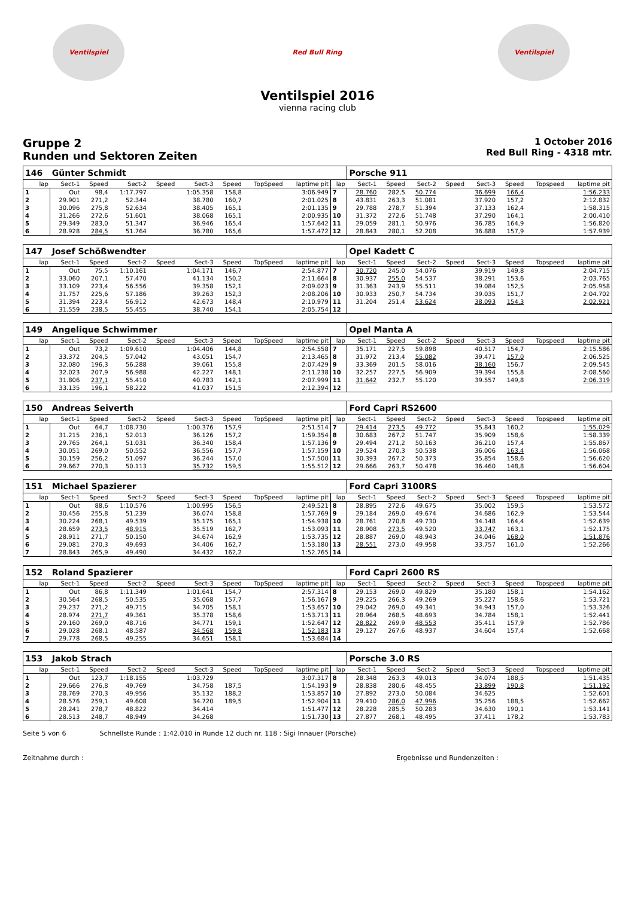Ventilspiel Red Bull Ring Ventilspiel
Ventilspiel 2016
vienna racing club
Gruppe 2
Runden und Sektoren Zeiten
1 October 2016
Red Bull Ring - 4318 mtr.
| 146 | Günter Schmidt | | | | | | | | | Porsche 911 | | | | | | | |
| lap | Sect-1 | Speed | Sect-2 | Speed | Sect-3 | Speed | TopSpeed | laptime pit | lap | Sect-1 | Speed | Sect-2 | Speed | Sect-3 | Speed | Topspeed | laptime pit |
| 1 | Out | 98,4 | 1:17.797 | | 1:05.358 | 158,8 | | 3:06.949 | 7 | 28.760 | 282,5 | 50.774 | | 36.699 | 166,4 | | 1:56.233 |
| 2 | 29.901 | 271,2 | 52.344 | | 38.780 | 160,7 | | 2:01.025 | 8 | 43.831 | 263,3 | 51.081 | | 37.920 | 157,2 | | 2:12.832 |
| 3 | 30.096 | 275,8 | 52.634 | | 38.405 | 165,1 | | 2:01.135 | 9 | 29.788 | 278,7 | 51.394 | | 37.133 | 162,4 | | 1:58.315 |
| 4 | 31.266 | 272,6 | 51.601 | | 38.068 | 165,1 | | 2:00.935 | 10 | 31.372 | 272,6 | 51.748 | | 37.290 | 164,1 | | 2:00.410 |
| 5 | 29.349 | 283,0 | 51.347 | | 36.946 | 165,4 | | 1:57.642 | 11 | 29.059 | 281,1 | 50.976 | | 36.785 | 164,9 | | 1:56.820 |
| 6 | 28.928 | 284,5 | 51.764 | | 36.780 | 165,6 | | 1:57.472 | 12 | 28.843 | 280,1 | 52.208 | | 36.888 | 157,9 | | 1:57.939 |
| 147 | Josef Schößwendter | | | | | | | | | Opel Kadett C | | | | | | | |
| lap | Sect-1 | Speed | Sect-2 | Speed | Sect-3 | Speed | TopSpeed | laptime pit | lap | Sect-1 | Speed | Sect-2 | Speed | Sect-3 | Speed | Topspeed | laptime pit |
| 1 | Out | 75,5 | 1:10.161 | | 1:04.171 | 146,7 | | 2:54.877 | 7 | 30.720 | 245,0 | 54.076 | | 39.919 | 149,8 | | 2:04.715 |
| 2 | 33.060 | 207,1 | 57.470 | | 41.134 | 150,2 | | 2:11.664 | 8 | 30.937 | 255,0 | 54.537 | | 38.291 | 153,6 | | 2:03.765 |
| 3 | 33.109 | 223,4 | 56.556 | | 39.358 | 152,1 | | 2:09.023 | 9 | 31.363 | 243,9 | 55.511 | | 39.084 | 152,5 | | 2:05.958 |
| 4 | 31.757 | 225,6 | 57.186 | | 39.263 | 152,3 | | 2:08.206 | 10 | 30.933 | 250,7 | 54.734 | | 39.035 | 151,7 | | 2:04.702 |
| 5 | 31.394 | 223,4 | 56.912 | | 42.673 | 148,4 | | 2:10.979 | 11 | 31.204 | 251,4 | 53.624 | | 38.093 | 154,3 | | 2:02.921 |
| 6 | 31.559 | 238,5 | 55.455 | | 38.740 | 154,1 | | 2:05.754 | 12 | | | | | | | | |
| 149 | Angelique Schwimmer | | | | | | | | | Opel Manta A | | | | | | | |
| lap | Sect-1 | Speed | Sect-2 | Speed | Sect-3 | Speed | TopSpeed | laptime pit | lap | Sect-1 | Speed | Sect-2 | Speed | Sect-3 | Speed | Topspeed | laptime pit |
| 1 | Out | 73,2 | 1:09.610 | | 1:04.406 | 144,8 | | 2:54.558 | 7 | 35.171 | 227,5 | 59.898 | | 40.517 | 154,7 | | 2:15.586 |
| 2 | 33.372 | 204,5 | 57.042 | | 43.051 | 154,7 | | 2:13.465 | 8 | 31.972 | 213,4 | 55.082 | | 39.471 | 157,0 | | 2:06.525 |
| 3 | 32.080 | 196,3 | 56.288 | | 39.061 | 155,8 | | 2:07.429 | 9 | 33.369 | 201,5 | 58.016 | | 38.160 | 156,7 | | 2:09.545 |
| 4 | 32.023 | 207,9 | 56.988 | | 42.227 | 148,1 | | 2:11.238 | 10 | 32.257 | 227,5 | 56.909 | | 39.394 | 155,8 | | 2:08.560 |
| 5 | 31.806 | 237,1 | 55.410 | | 40.783 | 142,1 | | 2:07.999 | 11 | 31.642 | 232,7 | 55.120 | | 39.557 | 149,8 | | 2:06.319 |
| 6 | 33.135 | 196,1 | 58.222 | | 41.037 | 151,5 | | 2:12.394 | 12 | | | | | | | | |
| 150 | Andreas Seiverth | | | | | | | | | Ford Capri RS2600 | | | | | | | |
| lap | Sect-1 | Speed | Sect-2 | Speed | Sect-3 | Speed | TopSpeed | laptime pit | lap | Sect-1 | Speed | Sect-2 | Speed | Sect-3 | Speed | Topspeed | laptime pit |
| 1 | Out | 64,7 | 1:08.730 | | 1:00.376 | 157,9 | | 2:51.514 | 7 | 29.414 | 273,5 | 49.772 | | 35.843 | 160,2 | | 1:55.029 |
| 2 | 31.215 | 236,1 | 52.013 | | 36.126 | 157,2 | | 1:59.354 | 8 | 30.683 | 267,2 | 51.747 | | 35.909 | 158,6 | | 1:58.339 |
| 3 | 29.765 | 264,1 | 51.031 | | 36.340 | 158,4 | | 1:57.136 | 9 | 29.494 | 271,2 | 50.163 | | 36.210 | 157,4 | | 1:55.867 |
| 4 | 30.051 | 269,0 | 50.552 | | 36.556 | 157,7 | | 1:57.159 | 10 | 29.524 | 270,3 | 50.538 | | 36.006 | 163,4 | | 1:56.068 |
| 5 | 30.159 | 256,2 | 51.097 | | 36.244 | 157,0 | | 1:57.500 | 11 | 30.393 | 267,2 | 50.373 | | 35.854 | 158,6 | | 1:56.620 |
| 6 | 29.667 | 270,3 | 50.113 | | 35.732 | 159,5 | | 1:55.512 | 12 | 29.666 | 263,7 | 50.478 | | 36.460 | 148,8 | | 1:56.604 |
| 151 | Michael Spazierer | | | | | | | | | Ford Capri 3100RS | | | | | | | |
| lap | Sect-1 | Speed | Sect-2 | Speed | Sect-3 | Speed | TopSpeed | laptime pit | lap | Sect-1 | Speed | Sect-2 | Speed | Sect-3 | Speed | Topspeed | laptime pit |
| 1 | Out | 88,6 | 1:10.576 | | 1:00.995 | 156,5 | | 2:49.521 | 8 | 28.895 | 272,6 | 49.675 | | 35.002 | 159,5 | | 1:53.572 |
| 2 | 30.456 | 255,8 | 51.239 | | 36.074 | 158,8 | | 1:57.769 | 9 | 29.184 | 269,0 | 49.674 | | 34.686 | 162,9 | | 1:53.544 |
| 3 | 30.224 | 268,1 | 49.539 | | 35.175 | 165,1 | | 1:54.938 | 10 | 28.761 | 270,8 | 49.730 | | 34.148 | 164,4 | | 1:52.639 |
| 4 | 28.659 | 273,5 | 48.915 | | 35.519 | 162,7 | | 1:53.093 | 11 | 28.908 | 273,5 | 49.520 | | 33.747 | 163,1 | | 1:52.175 |
| 5 | 28.911 | 271,7 | 50.150 | | 34.674 | 162,9 | | 1:53.735 | 12 | 28.887 | 269,0 | 48.943 | | 34.046 | 168,0 | | 1:51.876 |
| 6 | 29.081 | 270,3 | 49.693 | | 34.406 | 162,7 | | 1:53.180 | 13 | 28.551 | 273,0 | 49.958 | | 33.757 | 161,0 | | 1:52.266 |
| 7 | 28.843 | 265,9 | 49.490 | | 34.432 | 162,2 | | 1:52.765 | 14 | | | | | | | | |
| 152 | Roland Spazierer | | | | | | | | | Ford Capri 2600 RS | | | | | | | |
| lap | Sect-1 | Speed | Sect-2 | Speed | Sect-3 | Speed | TopSpeed | laptime pit | lap | Sect-1 | Speed | Sect-2 | Speed | Sect-3 | Speed | Topspeed | laptime pit |
| 1 | Out | 86,8 | 1:11.349 | | 1:01.641 | 154,7 | | 2:57.314 | 8 | 29.153 | 269,0 | 49.829 | | 35.180 | 158,1 | | 1:54.162 |
| 2 | 30.564 | 268,5 | 50.535 | | 35.068 | 157,7 | | 1:56.167 | 9 | 29.225 | 266,3 | 49.269 | | 35.227 | 158,6 | | 1:53.721 |
| 3 | 29.237 | 271,2 | 49.715 | | 34.705 | 158,1 | | 1:53.657 | 10 | 29.042 | 269,0 | 49.341 | | 34.943 | 157,0 | | 1:53.326 |
| 4 | 28.974 | 271,7 | 49.361 | | 35.378 | 158,6 | | 1:53.713 | 11 | 28.964 | 268,5 | 48.693 | | 34.784 | 158,1 | | 1:52.441 |
| 5 | 29.160 | 269,0 | 48.716 | | 34.771 | 159,1 | | 1:52.647 | 12 | 28.822 | 269,9 | 48.553 | | 35.411 | 157,9 | | 1:52.786 |
| 6 | 29.028 | 268,1 | 48.587 | | 34.568 | 159,8 | | 1:52.183 | 13 | 29.127 | 267,6 | 48.937 | | 34.604 | 157,4 | | 1:52.668 |
| 7 | 29.778 | 268,5 | 49.255 | | 34.651 | 158,1 | | 1:53.684 | 14 | | | | | | | | |
| 153 | Jakob Strach | | | | | | | | | Porsche 3.0 RS | | | | | | | |
| lap | Sect-1 | Speed | Sect-2 | Speed | Sect-3 | Speed | TopSpeed | laptime pit | lap | Sect-1 | Speed | Sect-2 | Speed | Sect-3 | Speed | Topspeed | laptime pit |
| 1 | Out | 123,7 | 1:18.155 | | 1:03.729 | | | 3:07.317 | 8 | 28.348 | 263,3 | 49.013 | | 34.074 | 188,5 | | 1:51.435 |
| 2 | 29.666 | 276,8 | 49.769 | | 34.758 | 187,5 | | 1:54.193 | 9 | 28.838 | 280,6 | 48.455 | | 33.899 | 190,8 | | 1:51.192 |
| 3 | 28.769 | 270,3 | 49.956 | | 35.132 | 188,2 | | 1:53.857 | 10 | 27.892 | 273,0 | 50.084 | | 34.625 | | | 1:52.601 |
| 4 | 28.576 | 259,1 | 49.608 | | 34.720 | 189,5 | | 1:52.904 | 11 | 29.410 | 286,0 | 47.996 | | 35.256 | 188,5 | | 1:52.662 |
| 5 | 28.241 | 278,7 | 48.822 | | 34.414 | | | 1:51.477 | 12 | 28.228 | 285,5 | 50.283 | | 34.630 | 190,1 | | 1:53.141 |
| 6 | 28.513 | 248,7 | 48.949 | | 34.268 | | | 1:51.730 | 13 | 27.877 | 268,1 | 48.495 | | 37.411 | 178,2 | | 1:53.783 |
Seite 5 von 6 Schnellste Runde : 1:42.010 in Runde 12 duch nr. 118 : Sigi Innauer (Porsche)
Zeitnahme durch : Ergebnisse und Rundenzeiten :